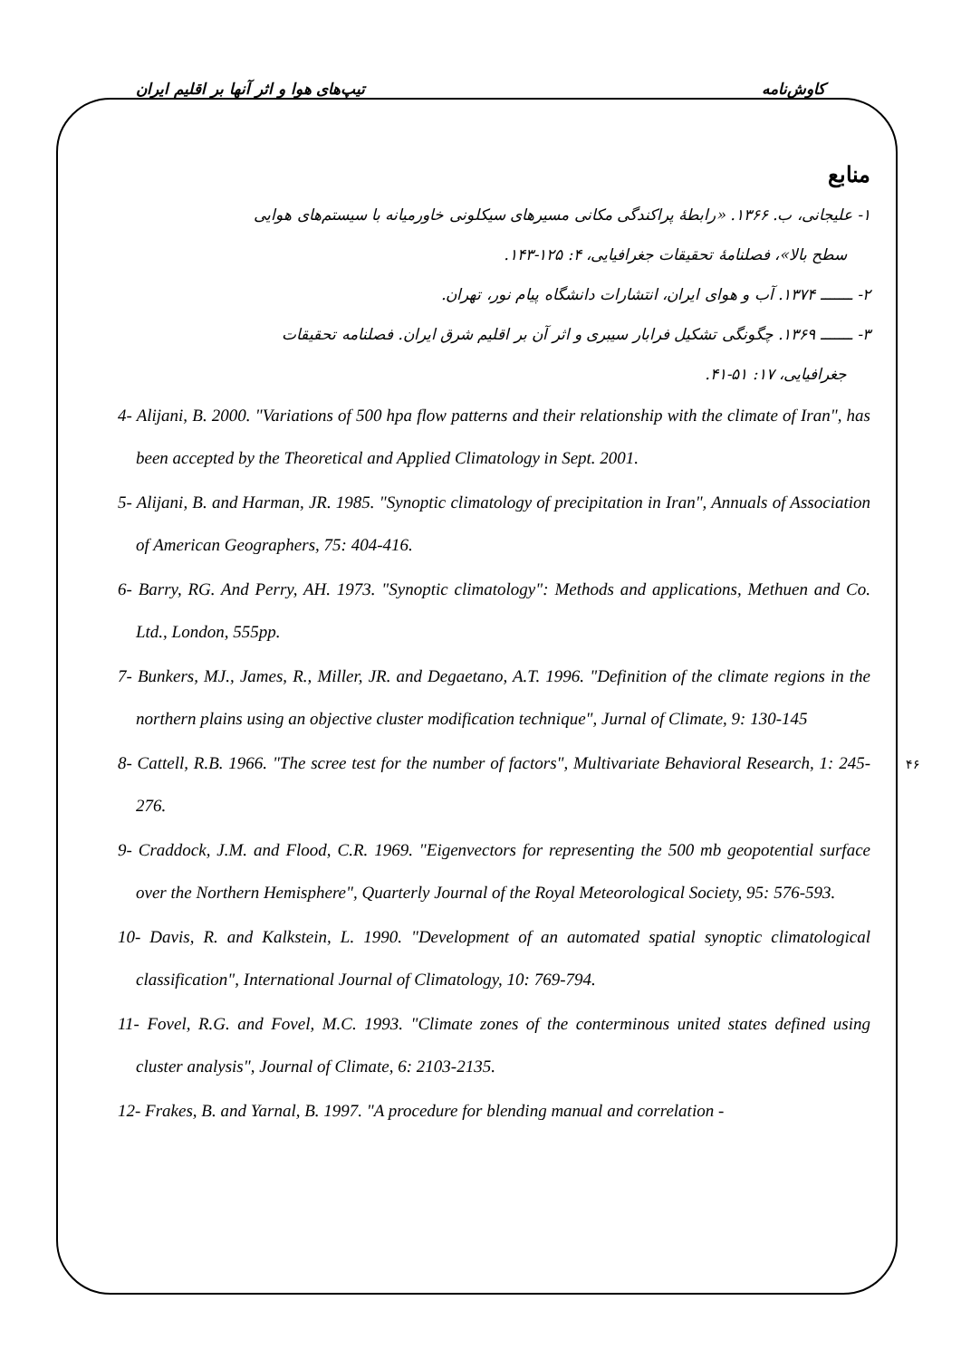کاوش‌نامه تیپ‌های هوا و اثر آنها بر اقلیم ایران
منابع
۱- علیجانی، ب. ۱۳۶۶. «رابطهٔ پراکندگی مکانی مسیرهای سیکلونی خاورمیانه با سیستم‌های هوایی
سطح بالا»، فصلنامهٔ تحقیقات جغرافیایی، ۴: ۱۲۵-۱۴۳.
۲- ـــــــ ۱۳۷۴. آب و هوای ایران، انتشارات دانشگاه پیام نور، تهران.
۳- ـــــــ ۱۳۶۹. چگونگی تشکیل فرابار سیبری و اثر آن بر اقلیم شرق ایران. فصلنامه تحقیقات
جغرافیایی، ۱۷: ۵۱-۴۱.
4- Alijani, B. 2000. "Variations of 500 hpa flow patterns and their relationship with the climate of Iran", has been accepted by the Theoretical and Applied Climatology in Sept. 2001.
5- Alijani, B. and Harman, JR. 1985. "Synoptic climatology of precipitation in Iran", Annuals of Association of American Geographers, 75: 404-416.
6- Barry, RG. And Perry, AH. 1973. "Synoptic climatology": Methods and applications, Methuen and Co. Ltd., London, 555pp.
7- Bunkers, MJ., James, R., Miller, JR. and Degaetano, A.T. 1996. "Definition of the climate regions in the northern plains using an objective cluster modification technique", Jurnal of Climate, 9: 130-145
8- Cattell, R.B. 1966. "The scree test for the number of factors", Multivariate Behavioral Research, 1: 245-276.
9- Craddock, J.M. and Flood, C.R. 1969. "Eigenvectors for representing the 500 mb geopotential surface over the Northern Hemisphere", Quarterly Journal of the Royal Meteorological Society, 95: 576-593.
10- Davis, R. and Kalkstein, L. 1990. "Development of an automated spatial synoptic climatological classification", International Journal of Climatology, 10: 769-794.
11- Fovel, R.G. and Fovel, M.C. 1993. "Climate zones of the conterminous united states defined using cluster analysis", Journal of Climate, 6: 2103-2135.
12- Frakes, B. and Yarnal, B. 1997. "A procedure for blending manual and correlation -
۴۶